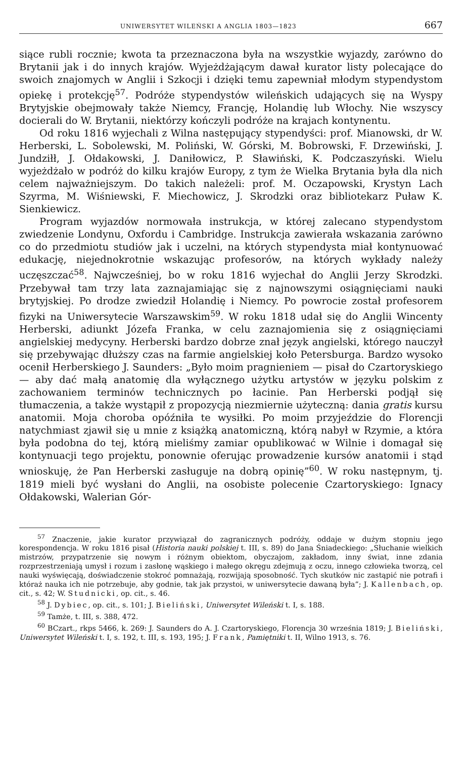UNIWERSYTET WILEŃSKI A ANGLIA 1803—1823 667
siące rubli rocznie; kwota ta przeznaczona była na wszystkie wyjazdy, zarówno do Brytanii jak i do innych krajów. Wyjeżdżającym dawał kurator listy polecające do swoich znajomych w Anglii i Szkocji i dzięki temu zapewniał młodym stypendystom opiekę i protekcję<sup>57</sup>. Podróże stypendystów wileńskich udających się na Wyspy Brytyjskie obejmowały także Niemcy, Francję, Holandię lub Włochy. Nie wszyscy docierali do W. Brytanii, niektórzy kończyli podróże na krajach kontynentu.
Od roku 1816 wyjechali z Wilna następujący stypendyści: prof. Mianowski, dr W. Herberski, L. Sobolewski, M. Poliński, W. Górski, M. Bobrowski, F. Drzewiński, J. Jundziłł, J. Ołdakowski, J. Daniłowicz, P. Sławiński, K. Podczaszyński. Wielu wyjeżdżało w podróż do kilku krajów Europy, z tym że Wielka Brytania była dla nich celem najważniejszym. Do takich należeli: prof. M. Oczapowski, Krystyn Lach Szyrma, M. Wiśniewski, F. Miechowicz, J. Skrodzki oraz bibliotekarz Puław K. Sienkiewicz.
Program wyjazdów normowała instrukcja, w której zalecano stypendystom zwiedzenie Londynu, Oxfordu i Cambridge. Instrukcja zawierała wskazania zarówno co do przedmiotu studiów jak i uczelni, na których stypendysta miał kontynuować edukację, niejednokrotnie wskazując profesorów, na których wykłady należy uczęszczać<sup>58</sup>. Najwcześniej, bo w roku 1816 wyjechał do Anglii Jerzy Skrodzki. Przebywał tam trzy lata zaznajamiając się z najnowszymi osiągnięciami nauki brytyjskiej. Po drodze zwiedził Holandię i Niemcy. Po powrocie został profesorem fizyki na Uniwersytecie Warszawskim<sup>59</sup>. W roku 1818 udał się do Anglii Wincenty Herberski, adiunkt Józefa Franka, w celu zaznajomienia się z osiągnięciami angielskiej medycyny. Herberski bardzo dobrze znał język angielski, którego nauczył się przebywając dłuższy czas na farmie angielskiej koło Petersburga. Bardzo wysoko ocenił Herberskiego J. Saunders: „Było moim pragnieniem — pisał do Czartoryskiego — aby dać małą anatomię dla wyłącznego użytku artystów w języku polskim z zachowaniem terminów technicznych po łacinie. Pan Herberski podjął się tłumaczenia, a także wystąpił z propozycją niezmiernie użyteczną: dania gratis kursu anatomii. Moja choroba opóźniła te wysiłki. Po moim przyjeździe do Florencji natychmiast zjawił się u mnie z książką anatomiczną, którą nabył w Rzymie, a która była podobna do tej, którą mieliśmy zamiar opublikować w Wilnie i domagał się kontynuacji tego projektu, ponownie oferując prowadzenie kursów anatomii i stąd wnioskuję, że Pan Herberski zasługuje na dobrą opinię”<sup>60</sup>. W roku następnym, tj. 1819 mieli być wysłani do Anglii, na osobiste polecenie Czartoryskiego: Ignacy Ołdakowski, Walerian Gór-
<sup>57</sup> Znaczenie, jakie kurator przywiązał do zagranicznych podróży, oddaje w dużym stopniu jego korespondencja. W roku 1816 pisał (Historia nauki polskiej t. III, s. 89) do Jana Śniadeckiego: „Słuchanie wielkich mistrzów, przypatrzenie się nowym i różnym obiektom, obyczajom, zakładom, inny świat, inne zdania rozprzestrzeniają umysł i rozum i zasłonę wąskiego i małego okręgu zdejmują z oczu, innego człowieka tworzą, cel nauki wyświęcają, doświadczenie stokroć pomnażają, rozwijają sposobność. Tych skutków nic zastąpić nie potrafi i któraż nauka ich nie potrzebuje, aby godnie, tak jak przystoi, w uniwersytecie dawaną była”; J. Kallenbach, op. cit., s. 42; W. Studnicki, op. cit., s. 46.
<sup>58</sup> J. Dybiec, op. cit., s. 101; J. Bieliński, Uniwersytet Wileński t. I, s. 188.
<sup>59</sup> Tamże, t. III, s. 388, 472.
<sup>60</sup> BCzart., rkps 5466, k. 269: J. Saunders do A. J. Czartoryskiego, Florencja 30 września 1819; J. Bieliński, Uniwersytet Wileński t. I, s. 192, t. III, s. 193, 195; J. Frank, Pamiętniki t. II, Wilno 1913, s. 76.